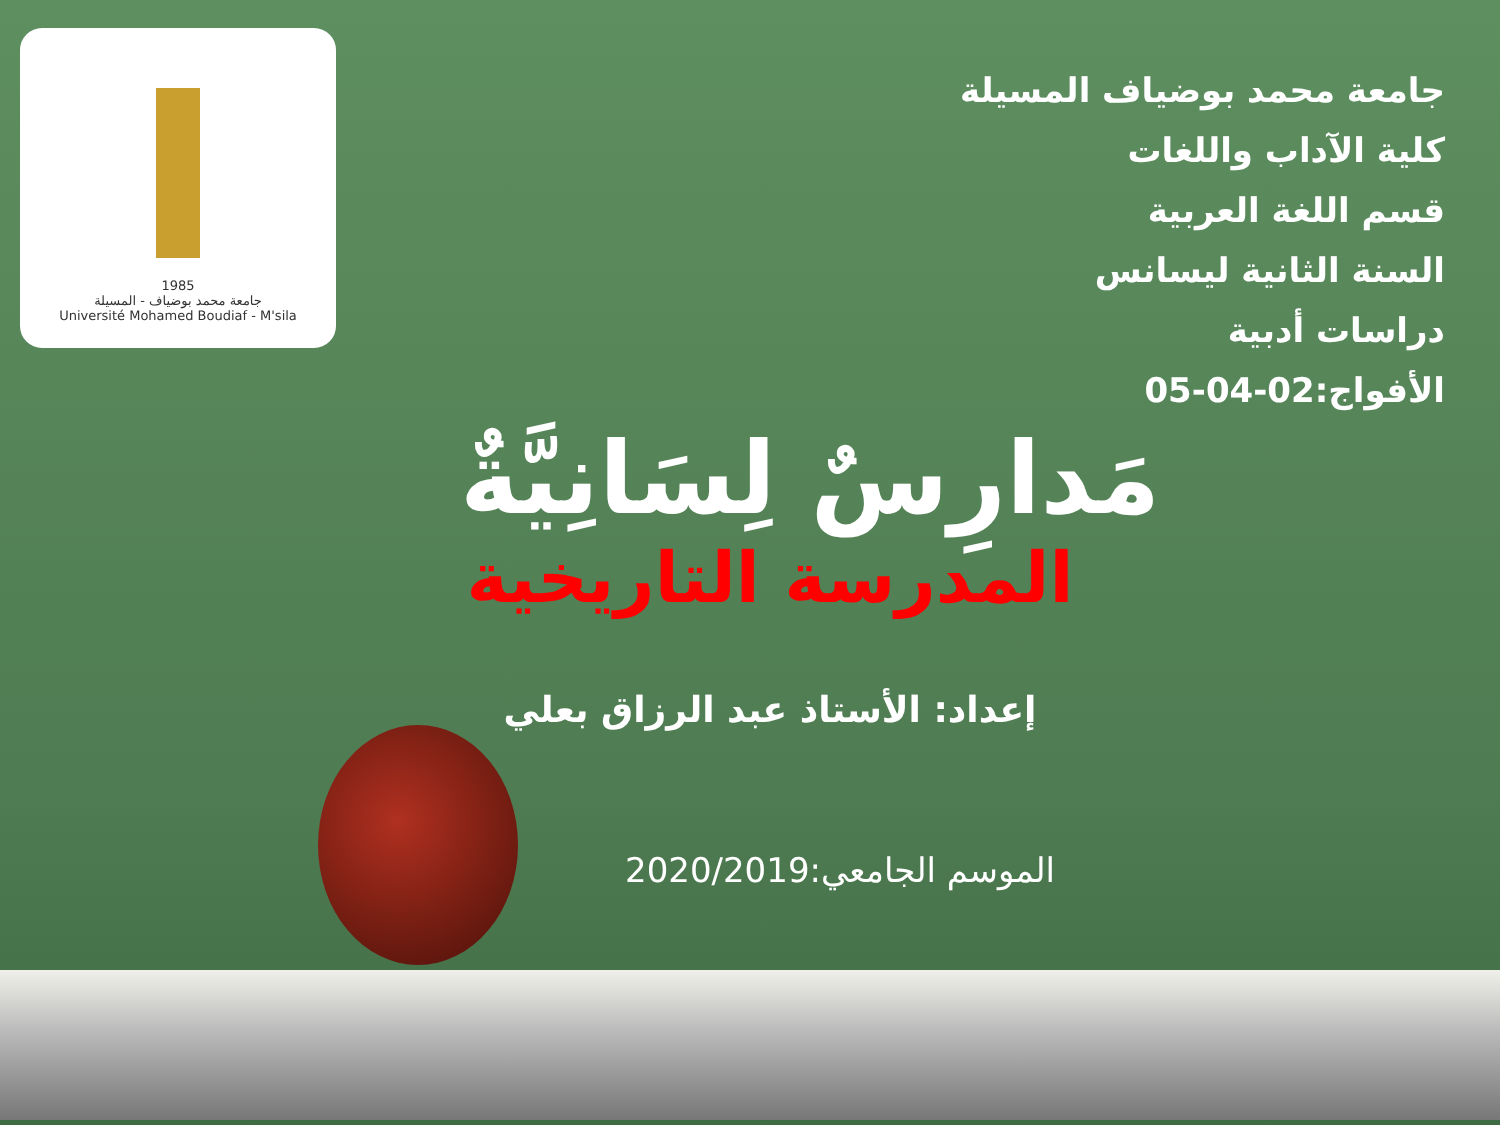1985
جامعة محمد بوضياف - المسيلة
Université Mohamed Boudiaf - M'sila
جامعة محمد بوضياف المسيلة
كلية الآداب واللغات
قسم اللغة العربية
السنة الثانية ليسانس
دراسات أدبية
الأفواج:02-04-05
مَدارِسٌ لِسَانِيَّةٌ
المدرسة التاريخية
إعداد: الأستاذ عبد الرزاق بعلي
الموسم الجامعي:2020/2019